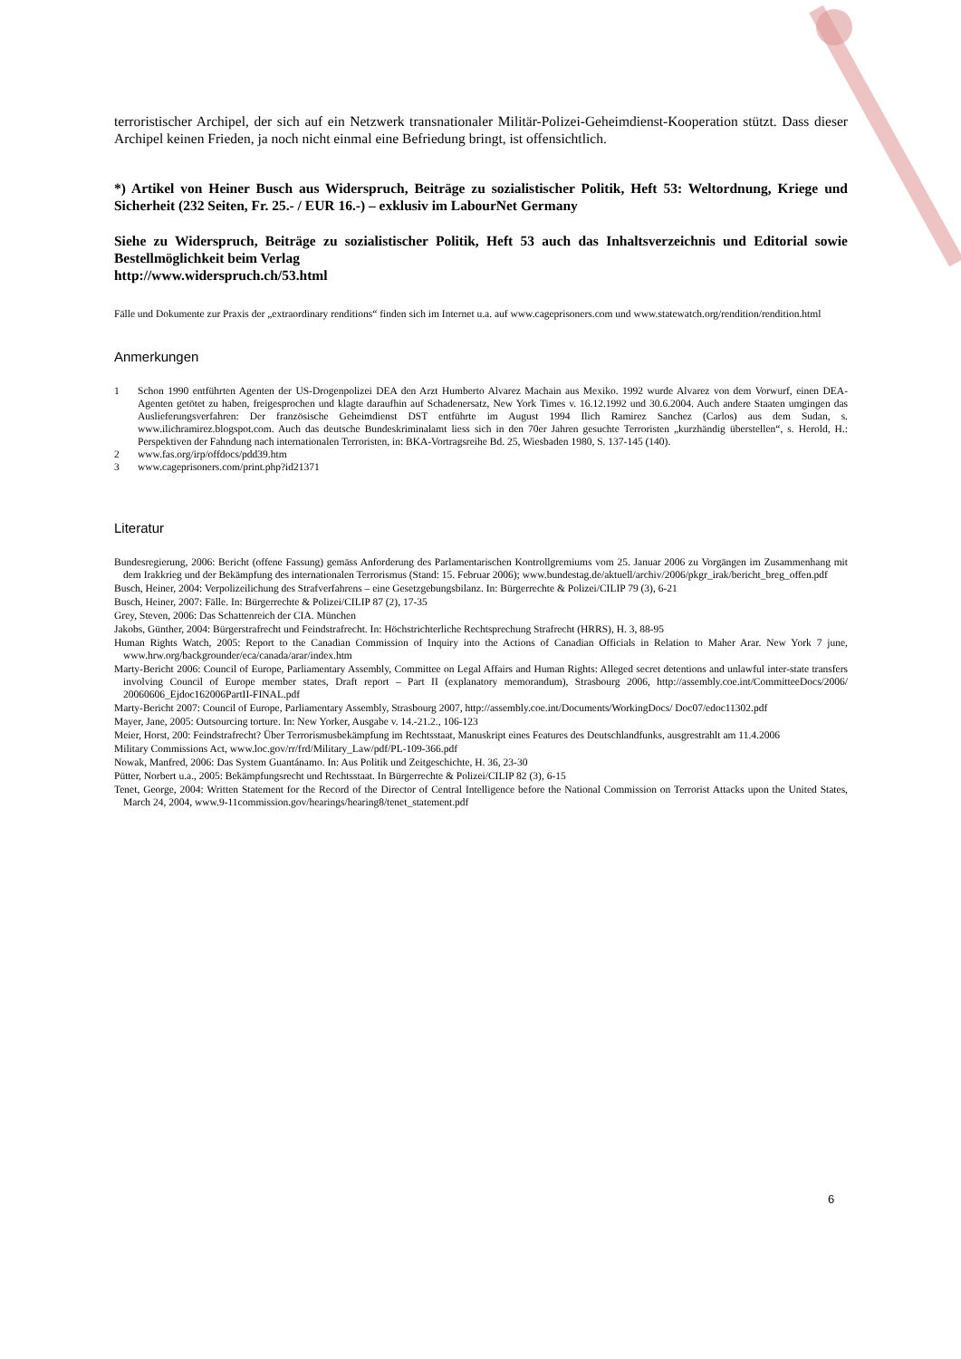terroristischer Archipel, der sich auf ein Netzwerk transnationaler Militär-Polizei-Geheimdienst-Kooperation stützt. Dass dieser Archipel keinen Frieden, ja noch nicht einmal eine Befriedung bringt, ist offensichtlich.
*) Artikel von Heiner Busch aus Widerspruch, Beiträge zu sozialistischer Politik, Heft 53: Weltordnung, Kriege und Sicherheit (232 Seiten, Fr. 25.- / EUR 16.-) – exklusiv im LabourNet Germany
Siehe zu Widerspruch, Beiträge zu sozialistischer Politik, Heft 53 auch das Inhaltsverzeichnis und Editorial sowie Bestellmöglichkeit beim Verlag
http://www.widerspruch.ch/53.html
Fälle und Dokumente zur Praxis der „extraordinary renditions“ finden sich im Internet u.a. auf www.cageprisoners.com und www.statewatch.org/rendition/rendition.html
Anmerkungen
1 Schon 1990 entführten Agenten der US-Drogenpolizei DEA den Arzt Humberto Alvarez Machain aus Mexiko. 1992 wurde Alvarez von dem Vorwurf, einen DEA-Agenten getötet zu haben, freigesprochen und klagte daraufhin auf Schadenersatz, New York Times v. 16.12.1992 und 30.6.2004. Auch andere Staaten umgingen das Auslieferungsverfahren: Der französische Geheimdienst DST entführte im August 1994 Ilich Ramirez Sanchez (Carlos) aus dem Sudan, s. www.ilichramirez.blogspot.com. Auch das deutsche Bundeskriminalamt liess sich in den 70er Jahren gesuchte Terroristen „kurzhändig überstellen“, s. Herold, H.: Perspektiven der Fahndung nach internationalen Terroristen, in: BKA-Vortragsreihe Bd. 25, Wiesbaden 1980, S. 137-145 (140).
2 www.fas.org/irp/offdocs/pdd39.htm
3 www.cageprisoners.com/print.php?id21371
Literatur
Bundesregierung, 2006: Bericht (offene Fassung) gemäss Anforderung des Parlamentarischen Kontrollgremiums vom 25. Januar 2006 zu Vorgängen im Zusammenhang mit dem Irakkrieg und der Bekämpfung des internationalen Terrorismus (Stand: 15. Februar 2006); www.bundestag.de/aktuell/archiv/2006/pkgr_irak/bericht_breg_offen.pdf
Busch, Heiner, 2004: Verpolizeilichung des Strafverfahrens – eine Gesetzgebungsbilanz. In: Bürgerrechte & Polizei/CILIP 79 (3), 6-21
Busch, Heiner, 2007: Fälle. In: Bürgerrechte & Polizei/CILIP 87 (2), 17-35
Grey, Steven, 2006: Das Schattenreich der CIA. München
Jakobs, Günther, 2004: Bürgerstrafrecht und Feindstrafrecht. In: Höchstrichterliche Rechtsprechung Strafrecht (HRRS), H. 3, 88-95
Human Rights Watch, 2005: Report to the Canadian Commission of Inquiry into the Actions of Canadian Officials in Relation to Maher Arar. New York 7 june, www.hrw.org/backgrounder/eca/canada/arar/index.htm
Marty-Bericht 2006: Council of Europe, Parliamentary Assembly, Committee on Legal Affairs and Human Rights: Alleged secret detentions and unlawful inter-state transfers involving Council of Europe member states, Draft report – Part II (explanatory memorandum), Strasbourg 2006, http://assembly.coe.int/CommitteeDocs/2006/ 20060606_Ejdoc162006PartII-FINAL.pdf
Marty-Bericht 2007: Council of Europe, Parliamentary Assembly, Strasbourg 2007, http://assembly.coe.int/Documents/WorkingDocs/ Doc07/edoc11302.pdf
Mayer, Jane, 2005: Outsourcing torture. In: New Yorker, Ausgabe v. 14.-21.2., 106-123
Meier, Horst, 200: Feindstrafrecht? Über Terrorismusbekämpfung im Rechtsstaat, Manuskript eines Features des Deutschlandfunks, ausgrestrahlt am 11.4.2006
Military Commissions Act, www.loc.gov/rr/frd/Military_Law/pdf/PL-109-366.pdf
Nowak, Manfred, 2006: Das System Guantánamo. In: Aus Politik und Zeitgeschichte, H. 36, 23-30
Pütter, Norbert u.a., 2005: Bekämpfungsrecht und Rechtsstaat. In Bürgerrechte & Polizei/CILIP 82 (3), 6-15
Tenet, George, 2004: Written Statement for the Record of the Director of Central Intelligence before the National Commission on Terrorist Attacks upon the United States, March 24, 2004, www.9-11commission.gov/hearings/hearing8/tenet_statement.pdf
6